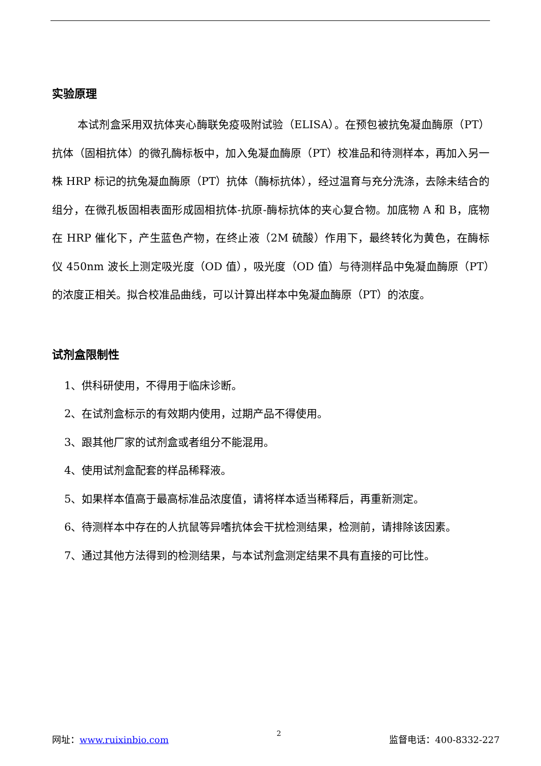实验原理
本试剂盒采用双抗体夹心酶联免疫吸附试验（ELISA）。在预包被抗兔凝血酶原（PT）抗体（固相抗体）的微孔酶标板中，加入兔凝血酶原（PT）校准品和待测样本，再加入另一株 HRP 标记的抗兔凝血酶原（PT）抗体（酶标抗体），经过温育与充分洗涤，去除未结合的组分，在微孔板固相表面形成固相抗体-抗原-酶标抗体的夹心复合物。加底物 A 和 B，底物在 HRP 催化下，产生蓝色产物，在终止液（2M 硫酸）作用下，最终转化为黄色，在酶标仪 450nm 波长上测定吸光度（OD 值），吸光度（OD 值）与待测样品中兔凝血酶原（PT）的浓度正相关。拟合校准品曲线，可以计算出样本中兔凝血酶原（PT）的浓度。
试剂盒限制性
1、供科研使用，不得用于临床诊断。
2、在试剂盒标示的有效期内使用，过期产品不得使用。
3、跟其他厂家的试剂盒或者组分不能混用。
4、使用试剂盒配套的样品稀释液。
5、如果样本值高于最高标准品浓度值，请将样本适当稀释后，再重新测定。
6、待测样本中存在的人抗鼠等异嗜抗体会干扰检测结果，检测前，请排除该因素。
7、通过其他方法得到的检测结果，与本试剂盒测定结果不具有直接的可比性。
网址：www.ruixinbio.com 2 监督电话：400-8332-227